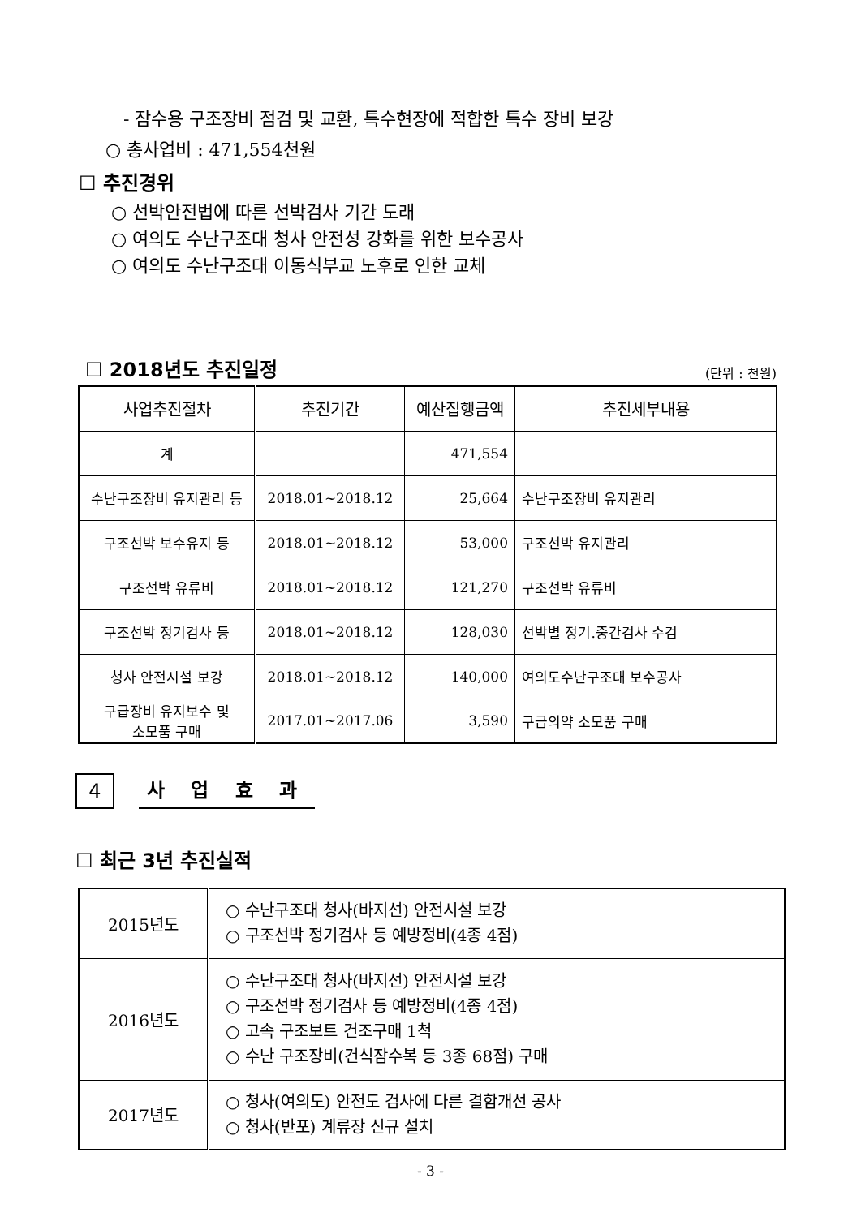- 잠수용 구조장비 점검 및 교환, 특수현장에 적합한 특수 장비 보강
○ 총사업비 : 471,554천원
☐ 추진경위
○ 선박안전법에 따른 선박검사 기간 도래
○ 여의도 수난구조대 청사 안전성 강화를 위한 보수공사
○ 여의도 수난구조대 이동식부교 노후로 인한 교체
☐ 2018년도 추진일정
(단위 : 천원)
| 사업추진절차 | 추진기간 | 예산집행금액 | 추진세부내용 |
| --- | --- | --- | --- |
| 계 | | 471,554 | |
| 수난구조장비 유지관리 등 | 2018.01~2018.12 | 25,664 | 수난구조장비 유지관리 |
| 구조선박 보수유지 등 | 2018.01~2018.12 | 53,000 | 구조선박 유지관리 |
| 구조선박 유류비 | 2018.01~2018.12 | 121,270 | 구조선박 유류비 |
| 구조선박 정기검사 등 | 2018.01~2018.12 | 128,030 | 선박별 정기.중간검사 수검 |
| 청사 안전시설 보강 | 2018.01~2018.12 | 140,000 | 여의도수난구조대 보수공사 |
| 구급장비 유지보수 및 소모품 구매 | 2017.01~2017.06 | 3,590 | 구급의약 소모품 구매 |
4 사 업 효 과
☐ 최근 3년 추진실적
| 2015년도 | ○ 수난구조대 청사(바지선) 안전시설 보강 ○ 구조선박 정기검사 등 예방정비(4종 4점) |
| 2016년도 | ○ 수난구조대 청사(바지선) 안전시설 보강 ○ 구조선박 정기검사 등 예방정비(4종 4점) ○ 고속 구조보트 건조구매 1척 ○ 수난 구조장비(건식잠수복 등 3종 68점) 구매 |
| 2017년도 | ○ 청사(여의도) 안전도 검사에 다른 결함개선 공사 ○ 청사(반포) 계류장 신규 설치 |
- 3 -